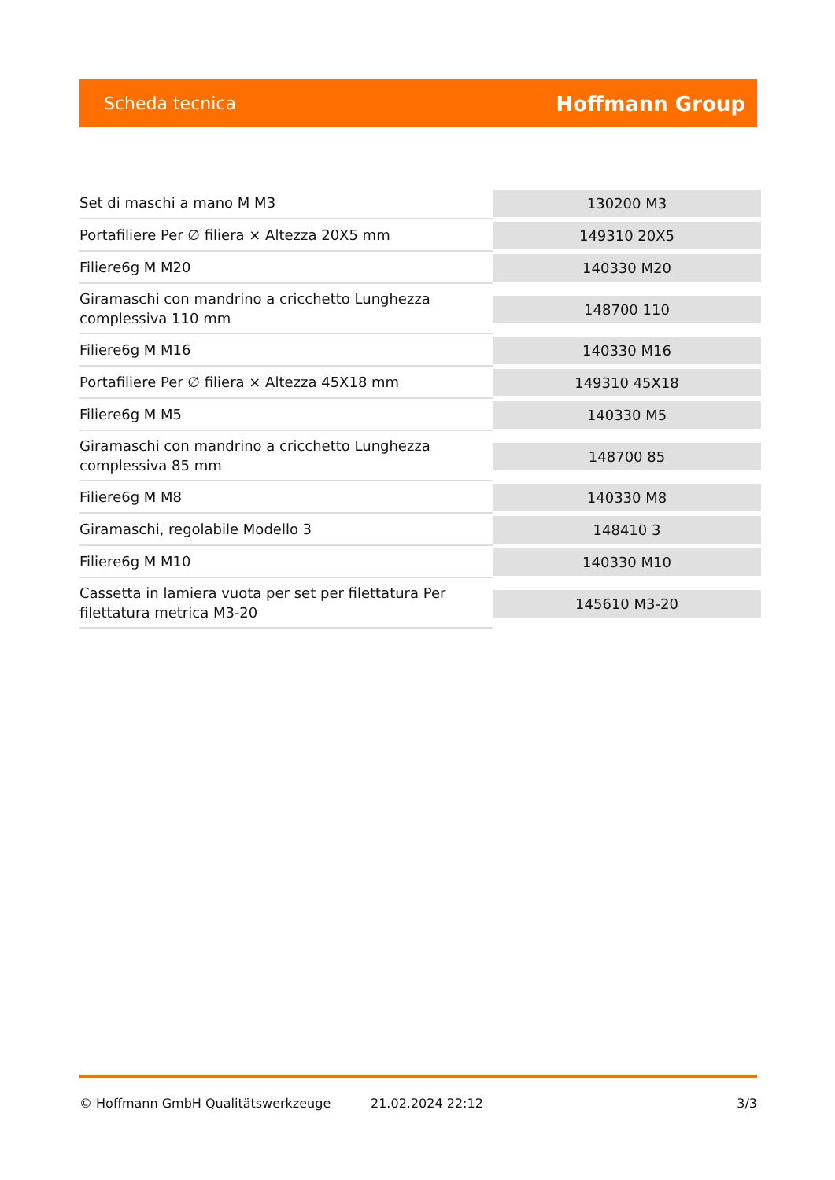Scheda tecnica Hoffmann Group
| Set di maschi a mano M M3 | 130200 M3 |
| Portafiliere Per ∅ filiera × Altezza 20X5 mm | 149310 20X5 |
| Filiere6g M M20 | 140330 M20 |
| Giramaschi con mandrino a cricchetto Lunghezza complessiva 110 mm | 148700 110 |
| Filiere6g M M16 | 140330 M16 |
| Portafiliere Per ∅ filiera × Altezza 45X18 mm | 149310 45X18 |
| Filiere6g M M5 | 140330 M5 |
| Giramaschi con mandrino a cricchetto Lunghezza complessiva 85 mm | 148700 85 |
| Filiere6g M M8 | 140330 M8 |
| Giramaschi, regolabile Modello 3 | 148410 3 |
| Filiere6g M M10 | 140330 M10 |
| Cassetta in lamiera vuota per set per filettatura Per filettatura metrica M3-20 | 145610 M3-20 |
© Hoffmann GmbH Qualitätswerkzeuge 21.02.2024 22:12 3/3